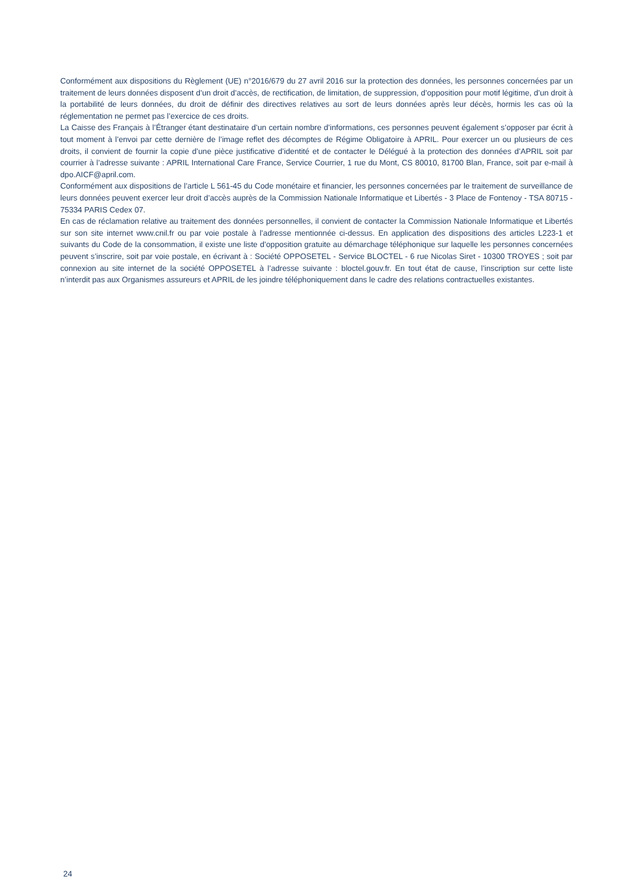Conformément aux dispositions du Règlement (UE) n°2016/679 du 27 avril 2016 sur la protection des données, les personnes concernées par un traitement de leurs données disposent d’un droit d’accès, de rectification, de limitation, de suppression, d’opposition pour motif légitime, d’un droit à la portabilité de leurs données, du droit de définir des directives relatives au sort de leurs données après leur décès, hormis les cas où la réglementation ne permet pas l’exercice de ces droits.
La Caisse des Français à l’Étranger étant destinataire d’un certain nombre d’informations, ces personnes peuvent également s’opposer par écrit à tout moment à l’envoi par cette dernière de l’image reflet des décomptes de Régime Obligatoire à APRIL. Pour exercer un ou plusieurs de ces droits, il convient de fournir la copie d’une pièce justificative d’identité et de contacter le Délégué à la protection des données d’APRIL soit par courrier à l’adresse suivante : APRIL International Care France, Service Courrier, 1 rue du Mont, CS 80010, 81700 Blan, France, soit par e-mail à dpo.AICF@april.com.
Conformément aux dispositions de l’article L 561-45 du Code monétaire et financier, les personnes concernées par le traitement de surveillance de leurs données peuvent exercer leur droit d’accès auprès de la Commission Nationale Informatique et Libertés - 3 Place de Fontenoy - TSA 80715 - 75334 PARIS Cedex 07.
En cas de réclamation relative au traitement des données personnelles, il convient de contacter la Commission Nationale Informatique et Libertés sur son site internet www.cnil.fr ou par voie postale à l’adresse mentionnée ci-dessus. En application des dispositions des articles L223-1 et suivants du Code de la consommation, il existe une liste d’opposition gratuite au démarchage téléphonique sur laquelle les personnes concernées peuvent s’inscrire, soit par voie postale, en écrivant à : Société OPPOSETEL - Service BLOCTEL - 6 rue Nicolas Siret - 10300 TROYES ; soit par connexion au site internet de la société OPPOSETEL à l’adresse suivante : bloctel.gouv.fr. En tout état de cause, l’inscription sur cette liste n’interdit pas aux Organismes assureurs et APRIL de les joindre téléphoniquement dans le cadre des relations contractuelles existantes.
24